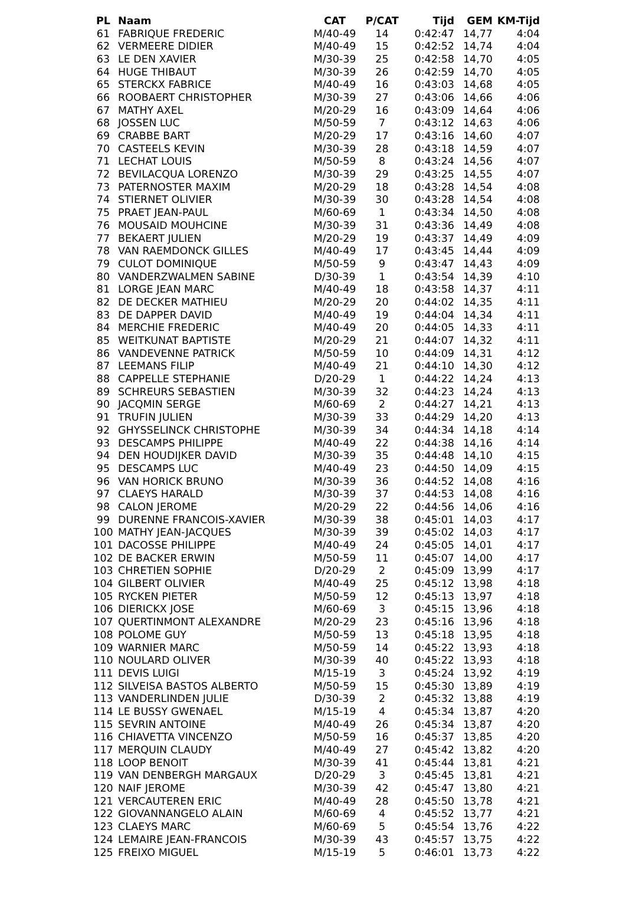| PL | Naam | CAT | P/CAT | Tijd | GEM | KM-Tijd |
| --- | --- | --- | --- | --- | --- | --- |
| 61 | FABRIQUE FREDERIC | M/40-49 | 14 | 0:42:47 | 14,77 | 4:04 |
| 62 | VERMEERE DIDIER | M/40-49 | 15 | 0:42:52 | 14,74 | 4:04 |
| 63 | LE DEN XAVIER | M/30-39 | 25 | 0:42:58 | 14,70 | 4:05 |
| 64 | HUGE THIBAUT | M/30-39 | 26 | 0:42:59 | 14,70 | 4:05 |
| 65 | STERCKX FABRICE | M/40-49 | 16 | 0:43:03 | 14,68 | 4:05 |
| 66 | ROOBAERT CHRISTOPHER | M/30-39 | 27 | 0:43:06 | 14,66 | 4:06 |
| 67 | MATHY AXEL | M/20-29 | 16 | 0:43:09 | 14,64 | 4:06 |
| 68 | JOSSEN LUC | M/50-59 | 7 | 0:43:12 | 14,63 | 4:06 |
| 69 | CRABBE BART | M/20-29 | 17 | 0:43:16 | 14,60 | 4:07 |
| 70 | CASTEELS KEVIN | M/30-39 | 28 | 0:43:18 | 14,59 | 4:07 |
| 71 | LECHAT LOUIS | M/50-59 | 8 | 0:43:24 | 14,56 | 4:07 |
| 72 | BEVILACQUA LORENZO | M/30-39 | 29 | 0:43:25 | 14,55 | 4:07 |
| 73 | PATERNOSTER MAXIM | M/20-29 | 18 | 0:43:28 | 14,54 | 4:08 |
| 74 | STIERNET OLIVIER | M/30-39 | 30 | 0:43:28 | 14,54 | 4:08 |
| 75 | PRAET JEAN-PAUL | M/60-69 | 1 | 0:43:34 | 14,50 | 4:08 |
| 76 | MOUSAID MOUHCINE | M/30-39 | 31 | 0:43:36 | 14,49 | 4:08 |
| 77 | BEKAERT JULIEN | M/20-29 | 19 | 0:43:37 | 14,49 | 4:09 |
| 78 | VAN RAEMDONCK GILLES | M/40-49 | 17 | 0:43:45 | 14,44 | 4:09 |
| 79 | CULOT DOMINIQUE | M/50-59 | 9 | 0:43:47 | 14,43 | 4:09 |
| 80 | VANDERZWALMEN SABINE | D/30-39 | 1 | 0:43:54 | 14,39 | 4:10 |
| 81 | LORGE JEAN MARC | M/40-49 | 18 | 0:43:58 | 14,37 | 4:11 |
| 82 | DE DECKER MATHIEU | M/20-29 | 20 | 0:44:02 | 14,35 | 4:11 |
| 83 | DE DAPPER DAVID | M/40-49 | 19 | 0:44:04 | 14,34 | 4:11 |
| 84 | MERCHIE FREDERIC | M/40-49 | 20 | 0:44:05 | 14,33 | 4:11 |
| 85 | WEITKUNAT BAPTISTE | M/20-29 | 21 | 0:44:07 | 14,32 | 4:11 |
| 86 | VANDEVENNE PATRICK | M/50-59 | 10 | 0:44:09 | 14,31 | 4:12 |
| 87 | LEEMANS FILIP | M/40-49 | 21 | 0:44:10 | 14,30 | 4:12 |
| 88 | CAPPELLE STEPHANIE | D/20-29 | 1 | 0:44:22 | 14,24 | 4:13 |
| 89 | SCHREURS SEBASTIEN | M/30-39 | 32 | 0:44:23 | 14,24 | 4:13 |
| 90 | JACQMIN SERGE | M/60-69 | 2 | 0:44:27 | 14,21 | 4:13 |
| 91 | TRUFIN JULIEN | M/30-39 | 33 | 0:44:29 | 14,20 | 4:13 |
| 92 | GHYSSELINCK CHRISTOPHE | M/30-39 | 34 | 0:44:34 | 14,18 | 4:14 |
| 93 | DESCAMPS PHILIPPE | M/40-49 | 22 | 0:44:38 | 14,16 | 4:14 |
| 94 | DEN HOUDIJKER DAVID | M/30-39 | 35 | 0:44:48 | 14,10 | 4:15 |
| 95 | DESCAMPS LUC | M/40-49 | 23 | 0:44:50 | 14,09 | 4:15 |
| 96 | VAN HORICK BRUNO | M/30-39 | 36 | 0:44:52 | 14,08 | 4:16 |
| 97 | CLAEYS HARALD | M/30-39 | 37 | 0:44:53 | 14,08 | 4:16 |
| 98 | CALON JEROME | M/20-29 | 22 | 0:44:56 | 14,06 | 4:16 |
| 99 | DURENNE FRANCOIS-XAVIER | M/30-39 | 38 | 0:45:01 | 14,03 | 4:17 |
| 100 | MATHY JEAN-JACQUES | M/30-39 | 39 | 0:45:02 | 14,03 | 4:17 |
| 101 | DACOSSE PHILIPPE | M/40-49 | 24 | 0:45:05 | 14,01 | 4:17 |
| 102 | DE BACKER ERWIN | M/50-59 | 11 | 0:45:07 | 14,00 | 4:17 |
| 103 | CHRETIEN SOPHIE | D/20-29 | 2 | 0:45:09 | 13,99 | 4:17 |
| 104 | GILBERT OLIVIER | M/40-49 | 25 | 0:45:12 | 13,98 | 4:18 |
| 105 | RYCKEN PIETER | M/50-59 | 12 | 0:45:13 | 13,97 | 4:18 |
| 106 | DIERICKX JOSE | M/60-69 | 3 | 0:45:15 | 13,96 | 4:18 |
| 107 | QUERTINMONT ALEXANDRE | M/20-29 | 23 | 0:45:16 | 13,96 | 4:18 |
| 108 | POLOME GUY | M/50-59 | 13 | 0:45:18 | 13,95 | 4:18 |
| 109 | WARNIER MARC | M/50-59 | 14 | 0:45:22 | 13,93 | 4:18 |
| 110 | NOULARD OLIVER | M/30-39 | 40 | 0:45:22 | 13,93 | 4:18 |
| 111 | DEVIS LUIGI | M/15-19 | 3 | 0:45:24 | 13,92 | 4:19 |
| 112 | SILVEISA BASTOS ALBERTO | M/50-59 | 15 | 0:45:30 | 13,89 | 4:19 |
| 113 | VANDERLINDEN JULIE | D/30-39 | 2 | 0:45:32 | 13,88 | 4:19 |
| 114 | LE BUSSY GWENAEL | M/15-19 | 4 | 0:45:34 | 13,87 | 4:20 |
| 115 | SEVRIN ANTOINE | M/40-49 | 26 | 0:45:34 | 13,87 | 4:20 |
| 116 | CHIAVETTA VINCENZO | M/50-59 | 16 | 0:45:37 | 13,85 | 4:20 |
| 117 | MERQUIN CLAUDY | M/40-49 | 27 | 0:45:42 | 13,82 | 4:20 |
| 118 | LOOP BENOIT | M/30-39 | 41 | 0:45:44 | 13,81 | 4:21 |
| 119 | VAN DENBERGH MARGAUX | D/20-29 | 3 | 0:45:45 | 13,81 | 4:21 |
| 120 | NAIF JEROME | M/30-39 | 42 | 0:45:47 | 13,80 | 4:21 |
| 121 | VERCAUTEREN ERIC | M/40-49 | 28 | 0:45:50 | 13,78 | 4:21 |
| 122 | GIOVANNANGELO ALAIN | M/60-69 | 4 | 0:45:52 | 13,77 | 4:21 |
| 123 | CLAEYS MARC | M/60-69 | 5 | 0:45:54 | 13,76 | 4:22 |
| 124 | LEMAIRE JEAN-FRANCOIS | M/30-39 | 43 | 0:45:57 | 13,75 | 4:22 |
| 125 | FREIXO MIGUEL | M/15-19 | 5 | 0:46:01 | 13,73 | 4:22 |